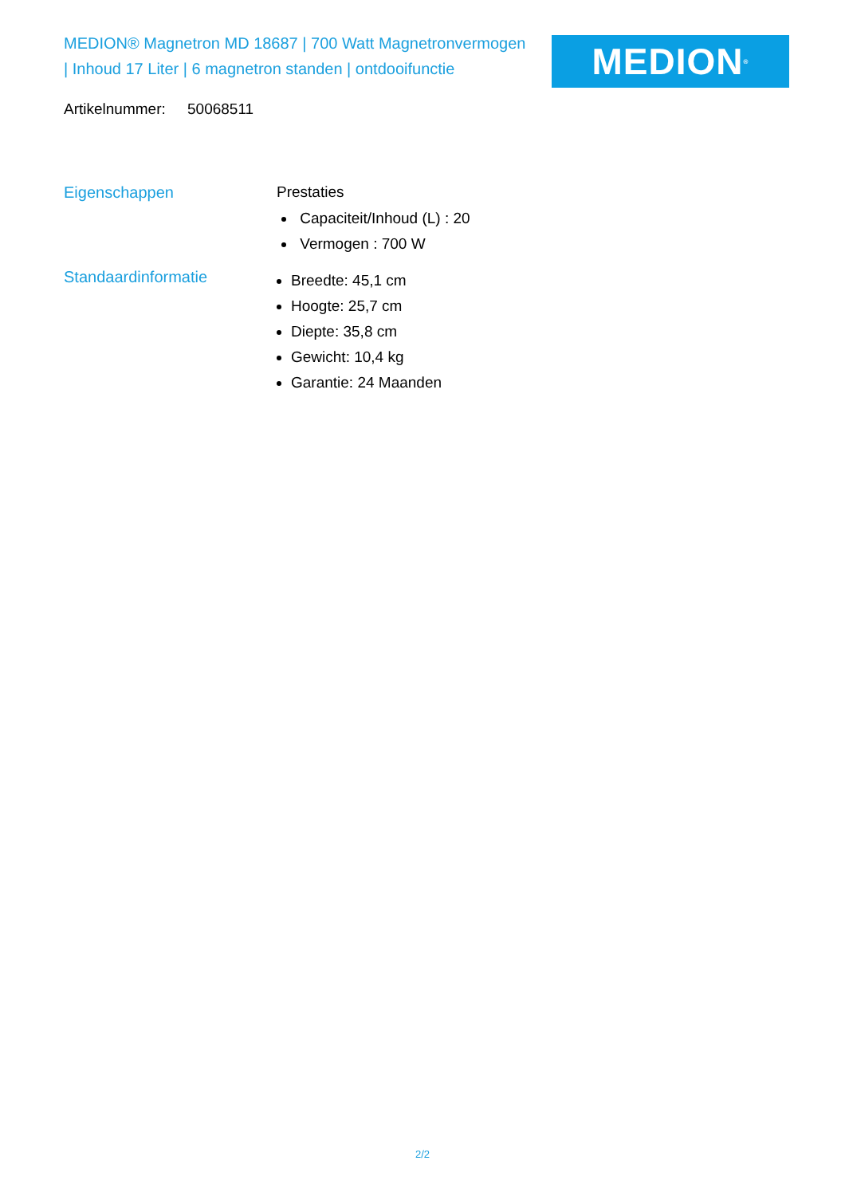MEDION® Magnetron MD 18687 | 700 Watt Magnetronvermogen | Inhoud 17 Liter | 6 magnetron standen | ontdooifunctie
MEDION<sup>®</sup>
Artikelnummer: 50068511
Eigenschappen Prestaties
Capaciteit/Inhoud (L) : 20
Vermogen : 700 W
Standaardinformatie
Breedte: 45,1 cm
Hoogte: 25,7 cm
Diepte: 35,8 cm
Gewicht: 10,4 kg
Garantie: 24 Maanden
2/2